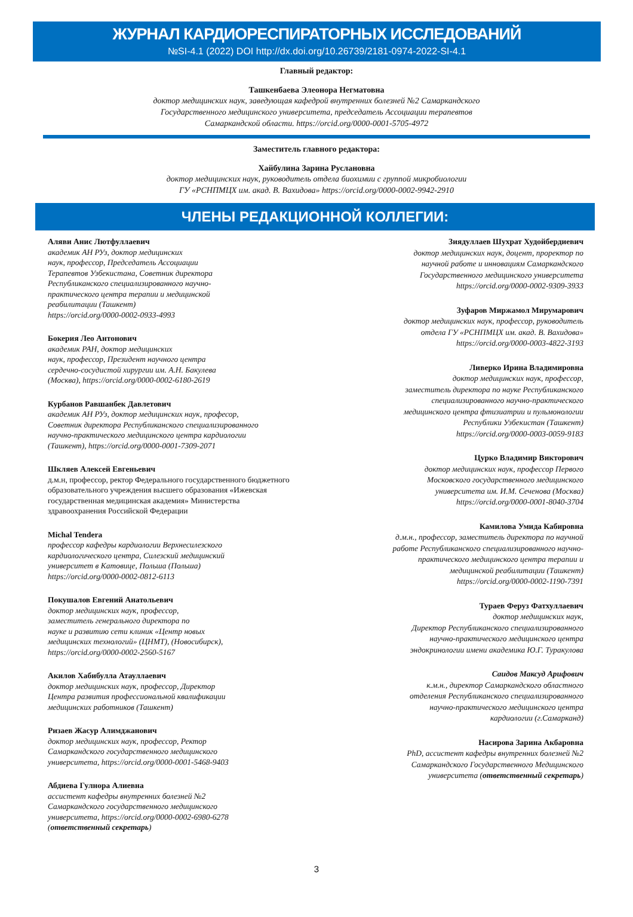ЖУРНАЛ КАРДИОРЕСПИРАТОРНЫХ ИССЛЕДОВАНИЙ
№SI-4.1 (2022) DOI http://dx.doi.org/10.26739/2181-0974-2022-SI-4.1
Главный редактор:
Ташкенбаева Элеонора Негматовна
доктор медицинских наук, заведующая кафедрой внутренних болезней №2 Самаркандского
Государственного медицинского университета, председатель Ассоциации терапевтов
Самаркандской области. https://orcid.org/0000-0001-5705-4972
Заместитель главного редактора:
Хайбулина Зарина Руслановна
доктор медицинских наук, руководитель отдела биохимии с группой микробиологии
ГУ «РСНПМЦХ им. акад. В. Вахидова» https://orcid.org/0000-0002-9942-2910
ЧЛЕНЫ РЕДАКЦИОННОЙ КОЛЛЕГИИ:
Аляви Анис Лютфуллаевич
академик АН РУз, доктор медицинских
наук, профессор, Председатель Ассоциации
Терапевтов Узбекистана, Советник директора
Республиканского специализированного научно-
практического центра терапии и медицинской
реабилитации (Ташкент)
https://orcid.org/0000-0002-0933-4993
Бокерия Лео Антонович
академик РАН, доктор медицинских
наук, профессор, Президент научного центра
сердечно-сосудистой хирургии им. А.Н. Бакулева
(Москва), https://orcid.org/0000-0002-6180-2619
Курбанов Равшанбек Давлетович
академик АН РУз, доктор медицинских наук, професор,
Советник директора Республиканского специализированного
научно-практического медицинского центра кардиологии
(Ташкент), https://orcid.org/0000-0001-7309-2071
Шкляев Алексей Евгеньевич
д.м.н, профессор, ректор Федерального государственного бюджетного образовательного учреждения высшего образования «Ижевская государственная медицинская академия» Министерства здравоохранения Российской Федерации
Michal Tendera
профессор кафедры кардиологии Верхнесилезского
кардиологического центра, Силезский медицинский
университет в Катовице, Польша (Польша)
https://orcid.org/0000-0002-0812-6113
Покушалов Евгений Анатольевич
доктор медицинских наук, профессор,
заместитель генерального директора по
науке и развитию сети клиник «Центр новых
медицинских технологий» (ЦНМТ), (Новосибирск),
https://orcid.org/0000-0002-2560-5167
Акилов Хабибулла Атауллаевич
доктор медицинских наук, профессор, Директор
Центра развития профессиональной квалификации
медицинских работников (Ташкент)
Ризаев Жасур Алимджанович
доктор медицинских наук, профессор, Ректор
Самаркандского государственного медицинского
университета, https://orcid.org/0000-0001-5468-9403
Абдиева Гулнора Алиевна
ассистент кафедры внутренних болезней №2
Самаркандского государственного медицинского
университета, https://orcid.org/0000-0002-6980-6278
(ответственный секретарь)
Зиядуллаев Шухрат Худойбердиевич
доктор медицинских наук, доцент, проректор по
научной работе и инновациям Самаркандского
Государственного медицинского университета
https://orcid.org/0000-0002-9309-3933
Зуфаров Миржамол Мирумарович
доктор медицинских наук, профессор, руководитель
отдела ГУ «РСНПМЦХ им. акад. В. Вахидова»
https://orcid.org/0000-0003-4822-3193
Ливерко Ирина Владимировна
доктор медицинских наук, профессор,
заместитель директора по науке Республиканского
специализированного научно-практического
медицинского центра фтизиатрии и пульмонологии
Республики Узбекистан (Ташкент)
https://orcid.org/0000-0003-0059-9183
Цурко Владимир Викторович
доктор медицинских наук, профессор Первого
Московского государственного медицинского
университета им. И.М. Сеченова (Москва)
https://orcid.org/0000-0001-8040-3704
Камилова Умида Кабировна
д.м.н., профессор, заместитель директора по научной
работе Республиканского специализированного научно-
практического медицинского центра терапии и
медицинской реабилитации (Ташкент)
https://orcid.org/0000-0002-1190-7391
Тураев Феруз Фатхуллаевич
доктор медицинских наук,
Директор Республиканского специализированного
научно-практического медицинского центра
эндокринологии имени академика Ю.Г. Туракулова
Саидов Максуд Арифович
к.м.н., директор Самаркандского областного
отделения Республиканского специализированного
научно-практического медицинского центра
кардиологии (г.Самарканд)
Насирова Зарина Акбаровна
PhD, ассистент кафедры внутренних болезней №2
Самаркандского Государственного Медицинского
университета (ответственный секретарь)
3